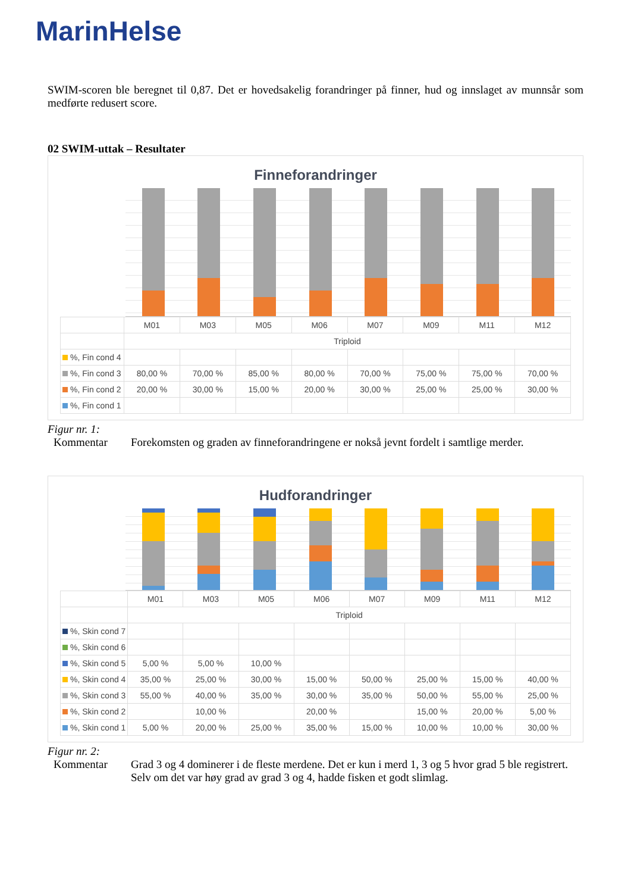MarinHelse
SWIM-scoren ble beregnet til 0,87. Det er hovedsakelig forandringer på finner, hud og innslaget av munnsår som medførte redusert score.
02 SWIM-uttak – Resultater
Finneforandringer
| | M01 | M03 | M05 | M06 | M07 | M09 | M11 | M12 |
| --- | --- | --- | --- | --- | --- | --- | --- | --- |
| | Triploid | | | | | | | |
| %, Fin cond 4 | | | | | | | | |
| %, Fin cond 3 | 80,00 % | 70,00 % | 85,00 % | 80,00 % | 70,00 % | 75,00 % | 75,00 % | 70,00 % |
| %, Fin cond 2 | 20,00 % | 30,00 % | 15,00 % | 20,00 % | 30,00 % | 25,00 % | 25,00 % | 30,00 % |
| %, Fin cond 1 | | | | | | | | |
Figur nr. 1:
Kommentar Forekomsten og graden av finneforandringene er nokså jevnt fordelt i samtlige merder.
Hudforandringer
| | M01 | M03 | M05 | M06 | M07 | M09 | M11 | M12 |
| --- | --- | --- | --- | --- | --- | --- | --- | --- |
| | Triploid | | | | | | | |
| %, Skin cond 7 | | | | | | | | |
| %, Skin cond 6 | | | | | | | | |
| %, Skin cond 5 | 5,00 % | 5,00 % | 10,00 % | | | | | |
| %, Skin cond 4 | 35,00 % | 25,00 % | 30,00 % | 15,00 % | 50,00 % | 25,00 % | 15,00 % | 40,00 % |
| %, Skin cond 3 | 55,00 % | 40,00 % | 35,00 % | 30,00 % | 35,00 % | 50,00 % | 55,00 % | 25,00 % |
| %, Skin cond 2 | | 10,00 % | | 20,00 % | | 15,00 % | 20,00 % | 5,00 % |
| %, Skin cond 1 | 5,00 % | 20,00 % | 25,00 % | 35,00 % | 15,00 % | 10,00 % | 10,00 % | 30,00 % |
Figur nr. 2:
Kommentar Grad 3 og 4 dominerer i de fleste merdene. Det er kun i merd 1, 3 og 5 hvor grad 5 ble registrert. Selv om det var høy grad av grad 3 og 4, hadde fisken et godt slimlag.